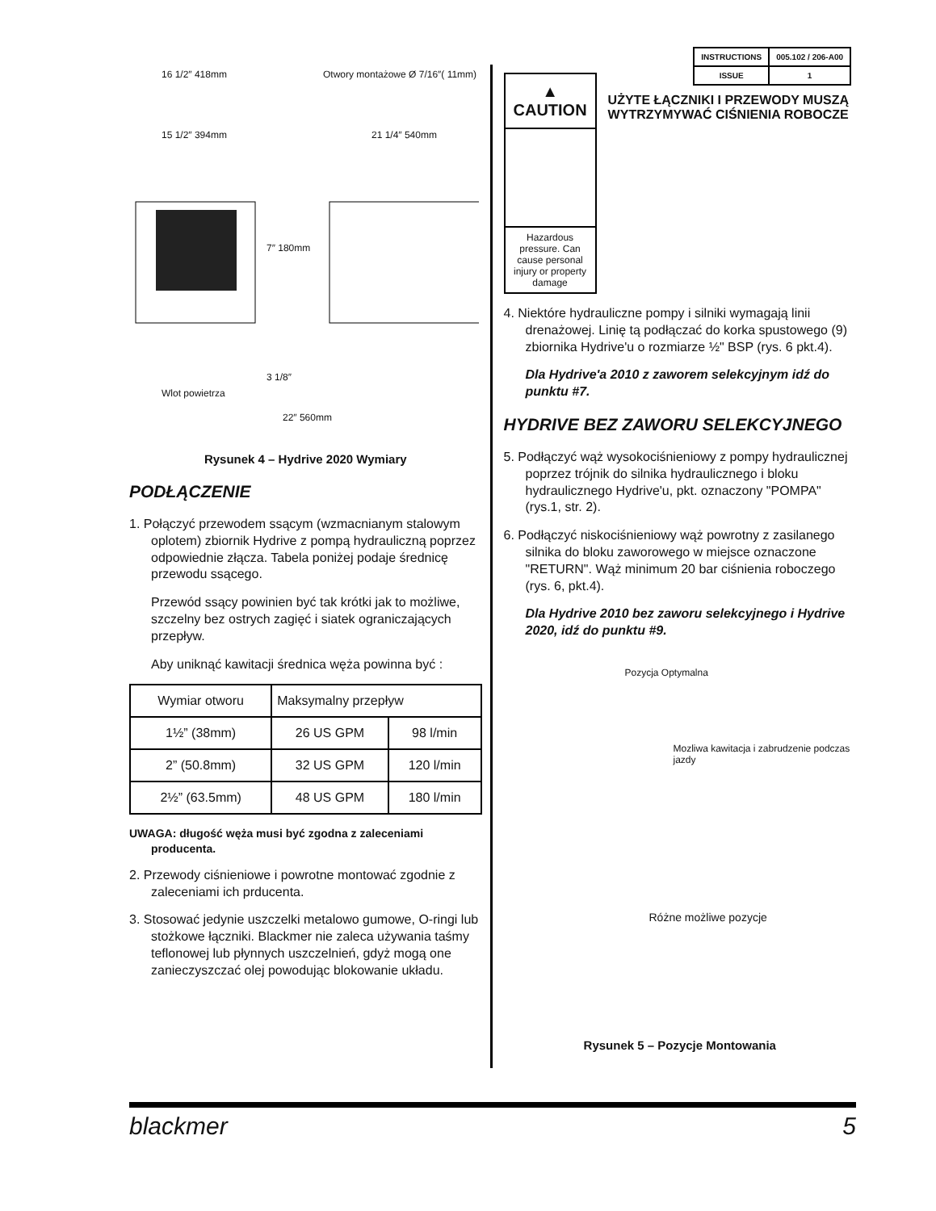| INSTRUCTIONS | 005.102 / 206-A00 |
| ISSUE | 1 |
16 1/2″ 418mm
Otwory montażowe Ø 7/16″( 11mm)
15 1/2″ 394mm 21 1/4″ 540mm
7″ 180mm
Wlot powietrza
3 1/8″
22″ 560mm
Rysunek 4 – Hydrive 2020 Wymiary
PODŁĄCZENIE
1. Połączyć przewodem ssącym (wzmacnianym stalowym oplotem) zbiornik Hydrive z pompą hydrauliczną poprzez odpowiednie złącza. Tabela poniżej podaje średnicę przewodu ssącego.
Przewód ssący powinien być tak krótki jak to możliwe, szczelny bez ostrych zagięć i siatek ograniczających przepływ.
Aby uniknąć kawitacji średnica węża powinna być :
| Wymiar otworu | Maksymalny przepływ | |
| 1½” (38mm) | 26 US GPM | 98 l/min |
| 2” (50.8mm) | 32 US GPM | 120 l/min |
| 2½” (63.5mm) | 48 US GPM | 180 l/min |
UWAGA: długość węża musi być zgodna z zaleceniami producenta.
2. Przewody ciśnieniowe i powrotne montować zgodnie z zaleceniami ich prducenta.
3. Stosować jedynie uszczelki metalowo gumowe, O-ringi lub stożkowe łączniki. Blackmer nie zaleca używania taśmy teflonowej lub płynnych uszczelnień, gdyż mogą one zanieczyszczać olej powodując blokowanie układu.
▲ CAUTION
Hazardous pressure. Can cause personal injury or property damage
UŻYTE ŁĄCZNIKI I PRZEWODY MUSZĄ WYTRZYMYWAĆ CIŚNIENIA ROBOCZE
4. Niektóre hydrauliczne pompy i silniki wymagają linii drenażowej. Linię tą podłączać do korka spustowego (9) zbiornika Hydrive'u o rozmiarze ½" BSP (rys. 6 pkt.4).
Dla Hydrive'a 2010 z zaworem selekcyjnym idź do punktu #7.
HYDRIVE BEZ ZAWORU SELEKCYJNEGO
5. Podłączyć wąż wysokociśnieniowy z pompy hydraulicznej poprzez trójnik do silnika hydraulicznego i bloku hydraulicznego Hydrive'u, pkt. oznaczony "POMPA" (rys.1, str. 2).
6. Podłączyć niskociśnieniowy wąż powrotny z zasilanego silnika do bloku zaworowego w miejsce oznaczone "RETURN". Wąż minimum 20 bar ciśnienia roboczego (rys. 6, pkt.4).
Dla Hydrive 2010 bez zaworu selekcyjnego i Hydrive 2020, idź do punktu #9.
Pozycja Optymalna
Mozliwa kawitacja i zabrudzenie podczas jazdy
Różne możliwe pozycje
Rysunek 5 – Pozycje Montowania
blackmer 5